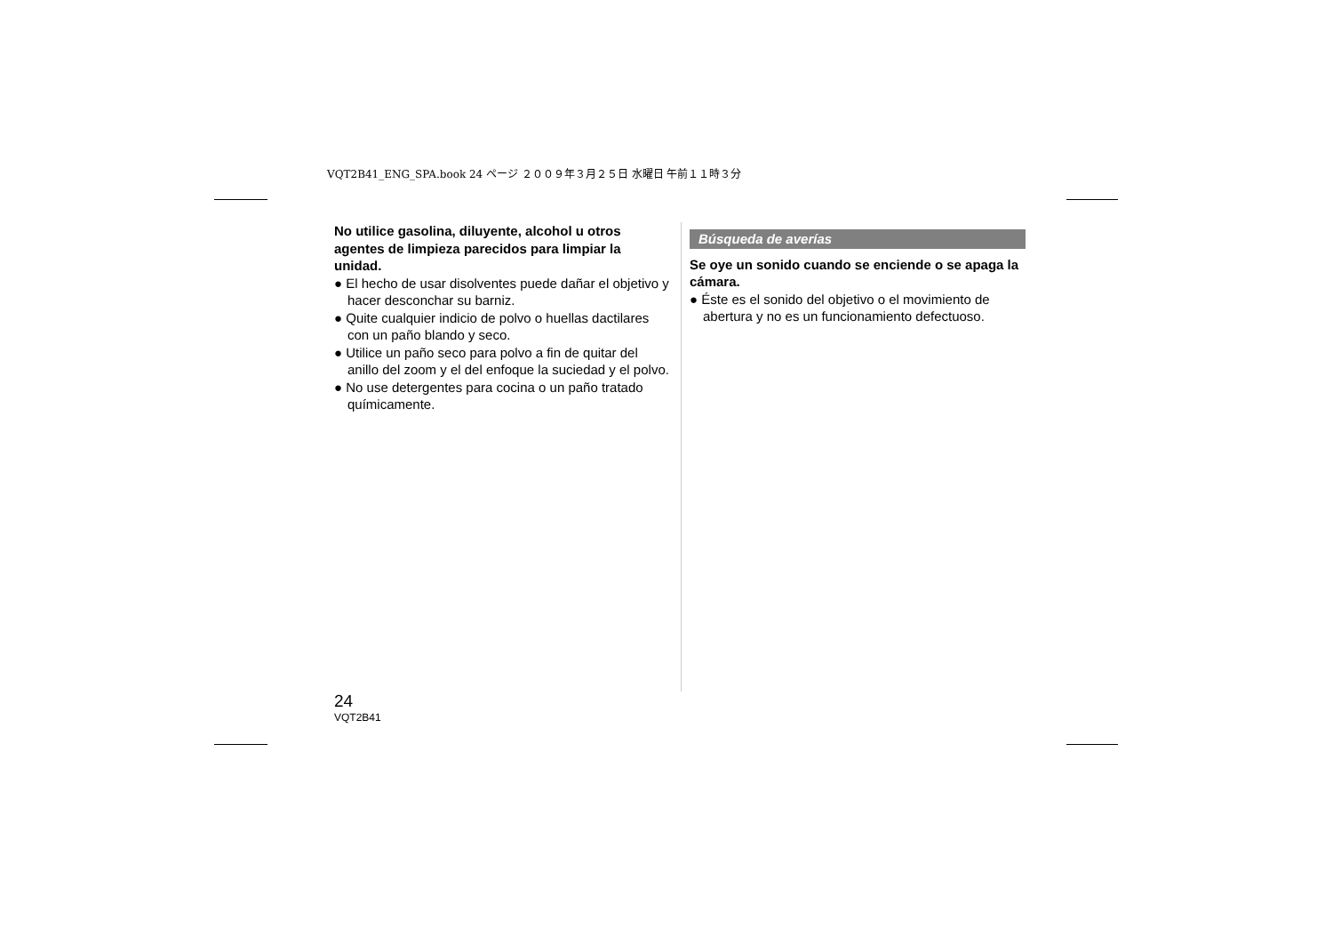VQT2B41_ENG_SPA.book 24 ページ ２００９年３月２５日 水曜日 午前１１時３分
No utilice gasolina, diluyente, alcohol u otros agentes de limpieza parecidos para limpiar la unidad.
● El hecho de usar disolventes puede dañar el objetivo y hacer desconchar su barniz.
● Quite cualquier indicio de polvo o huellas dactilares con un paño blando y seco.
● Utilice un paño seco para polvo a fin de quitar del anillo del zoom y el del enfoque la suciedad y el polvo.
● No use detergentes para cocina o un paño tratado químicamente.
Búsqueda de averías
Se oye un sonido cuando se enciende o se apaga la cámara.
● Éste es el sonido del objetivo o el movimiento de abertura y no es un funcionamiento defectuoso.
24
VQT2B41